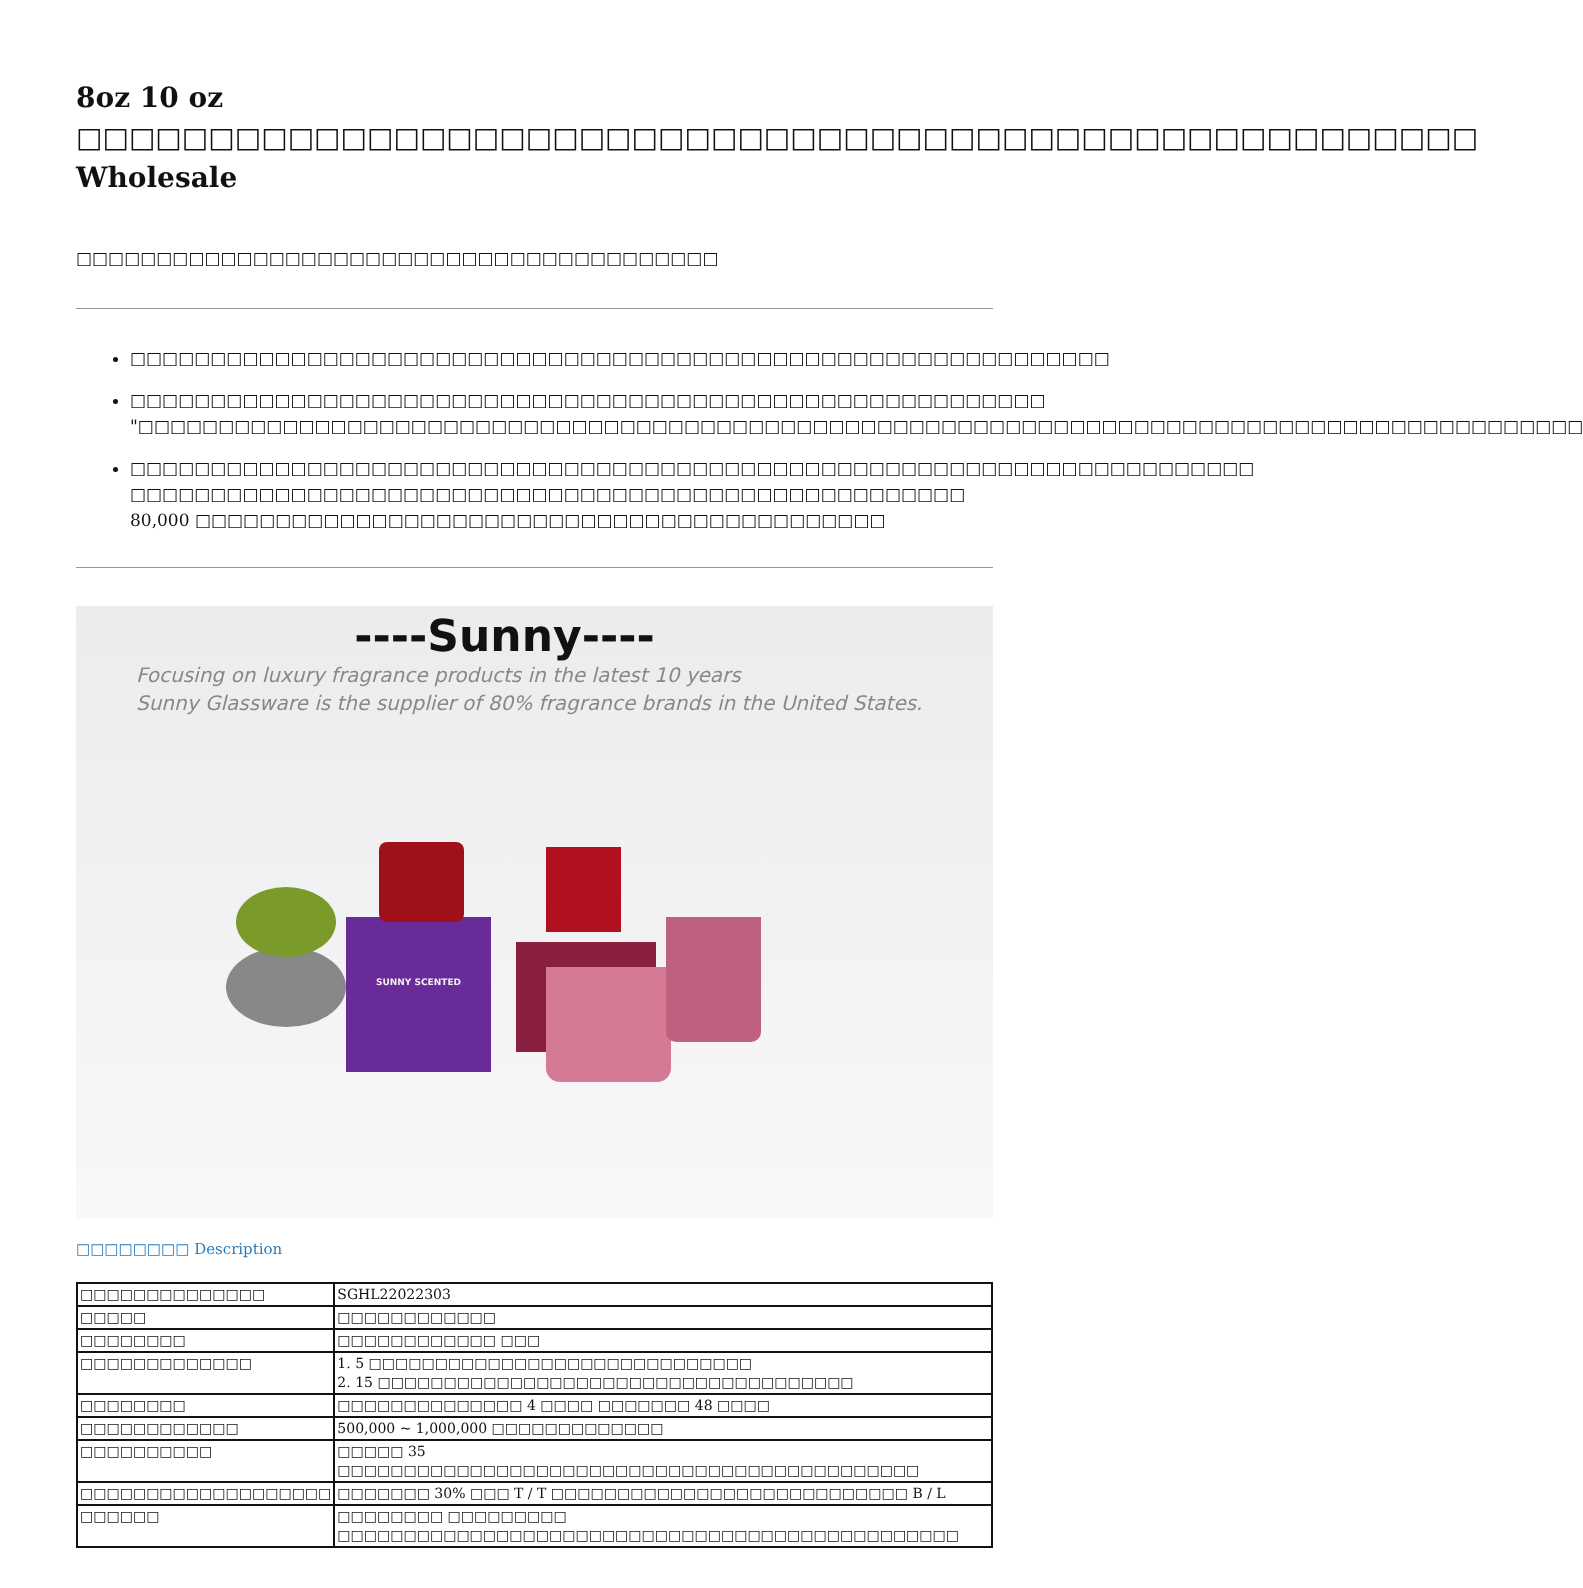8oz 10 oz □□□□□□□□□□□□□□□□□□□□□□□□□□□□□□□□□□□□□□□□□□□□□□□□□□□□□ Wholesale
□□□□□□□□□□□□□□□□□□□□□□□□□□□□□□□□□□□□□□□□
□□□□□□□□□□□□□□□□□□□□□□□□□□□□□□□□□□□□□□□□□□□□□□□□□□□□□□□□□□□□□
□□□□□□□□□□□□□□□□□□□□□□□□□□□□□□□□□□□□□□□□□□□□□□□□□□□□□□□□□
"□□□□□□□□□□□□□□□□□□□□□□□□□□□□□□□□□□□□□□□□□□□□□□□□□□□□□□□□□□□□□□□□□□□□□□□□□□□□□□□□□□□□□□□□□□
□□□□□□□□□□□□□□□□□□□□□□□□□□□□□□□□□□□□□□□□□□□□□□□□□□□□□□□□□□□□□□□□□□□□□□
□□□□□□□□□□□□□□□□□□□□□□□□□□□□□□□□□□□□□□□□□□□□□□□□□□□□ 80,000 □□□□□□□□□□□□□□□□□□□□□□□□□□□□□□□□□□□□□□□□□□□
----Sunny----
Focusing on luxury fragrance products in the latest 10 years
Sunny Glassware is the supplier of 80% fragrance brands in the United States.
SUNNY SCENTED
□□□□□□□□ Description
| □□□□□□□□□□□□□□ | SGHL22022303 |
| □□□□□ | □□□□□□□□□□□□ |
| □□□□□□□□ | □□□□□□□□□□□□ □□□ |
| □□□□□□□□□□□□□ | 1. 5 □□□□□□□□□□□□□□□□□□□□□□□□□□□□□ 2. 15 □□□□□□□□□□□□□□□□□□□□□□□□□□□□□□□□□□□□ |
| □□□□□□□□ | □□□□□□□□□□□□□□ 4 □□□□ □□□□□□□ 48 □□□□ |
| □□□□□□□□□□□□ | 500,000 ~ 1,000,000 □□□□□□□□□□□□□ |
| □□□□□□□□□□ | □□□□□ 35 □□□□□□□□□□□□□□□□□□□□□□□□□□□□□□□□□□□□□□□□□□□□ |
| □□□□□□□□□□□□□□□□□□□ | □□□□□□□ 30% □□□ T / T □□□□□□□□□□□□□□□□□□□□□□□□□□□ B / L |
| □□□□□□ | □□□□□□□□ □□□□□□□□□ □□□□□□□□□□□□□□□□□□□□□□□□□□□□□□□□□□□□□□□□□□□□□□□ |